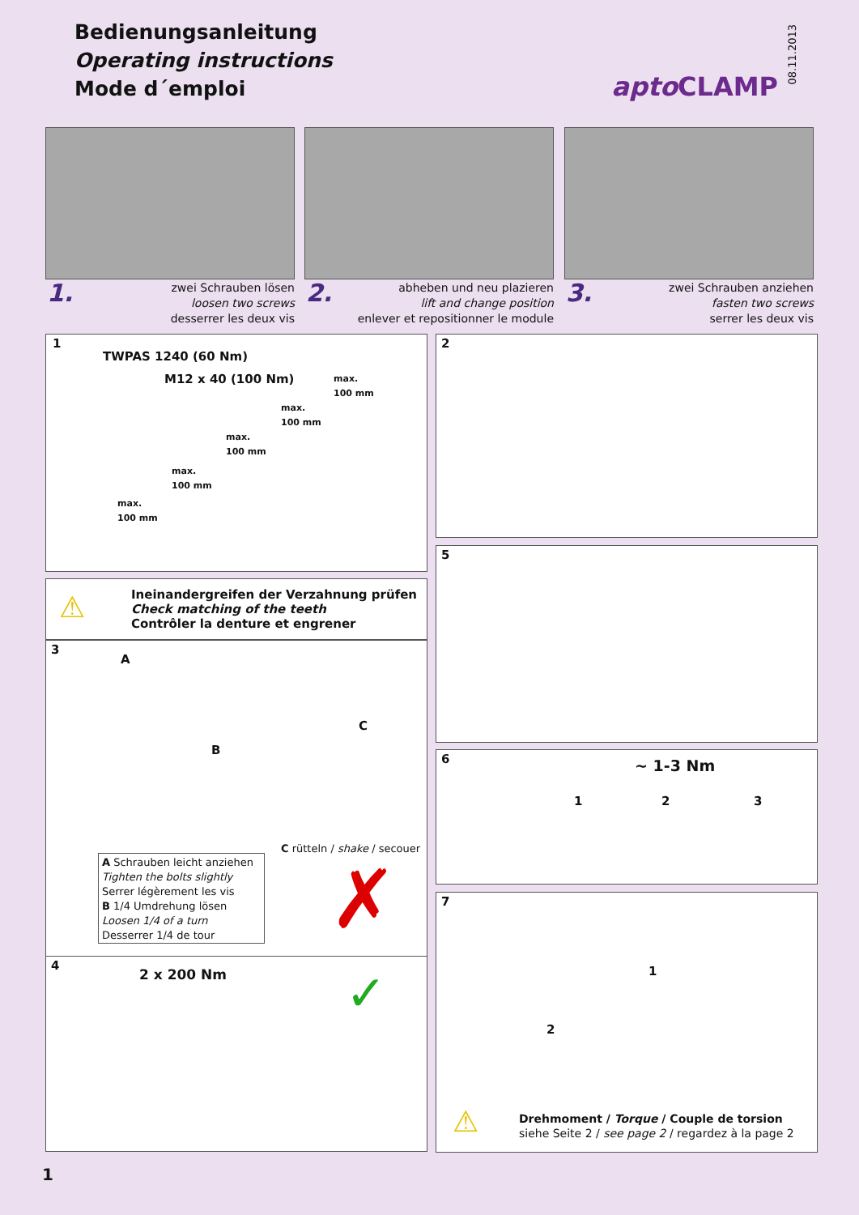Bedienungsanleitung
Operating instructions
Mode d´emploi
08.11.2013
apto CLAMP
1.
zwei Schrauben lösen
loosen two screws
desserrer les deux vis
2.
abheben und neu plazieren
lift and change position
enlever et repositionner le module
3.
zwei Schrauben anziehen
fasten two screws
serrer les deux vis
1
TWPAS 1240 (60 Nm)
M12 x 40 (100 Nm)
max.
100 mm
max.
100 mm
max.
100 mm
max.
100 mm
max.
100 mm
2
⚠
Ineinandergreifen der Verzahnung prüfen
Check matching of the teeth
Contrôler la denture et engrener
5
3
A
B
C
C rütteln / shake / secouer
A Schrauben leicht anziehen
Tighten the bolts slightly
Serrer légèrement les vis
B 1/4 Umdrehung lösen
Loosen 1/4 of a turn
Desserrer 1/4 de tour
✗
6 ~ 1-3 Nm
1 2 3
7
1
2
⚠
Drehmoment / Torque / Couple de torsion
siehe Seite 2 / see page 2 / regardez à la page 2
4
2 x 200 Nm ✓
1